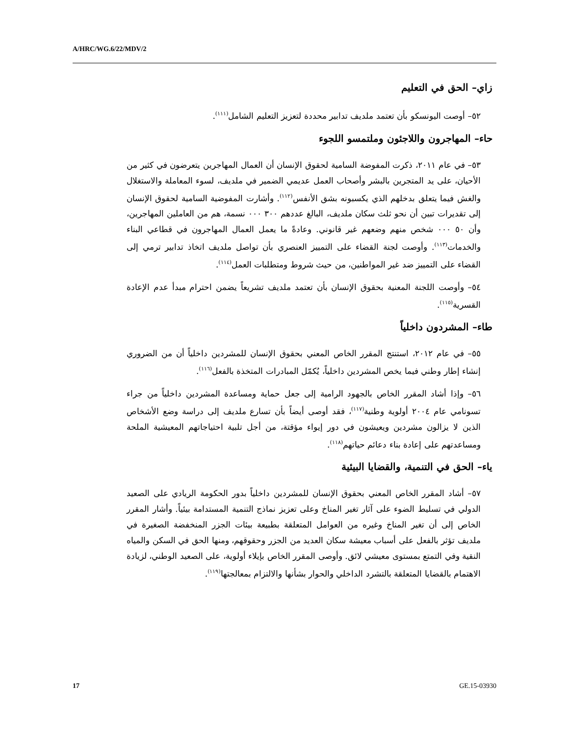A/HRC/WG.6/22/MDV/2
زاي– الحق في التعليم
٥٢– أوصت اليونسكو بأن تعتمد ملديف تدابير محددة لتعزيز التعليم الشامل<sup>(١١١)</sup>.
حاء– المهاجرون واللاجئون وملتمسو اللجوء
٥٣– في عام ٢٠١١، ذكرت المفوضة السامية لحقوق الإنسان أن العمال المهاجرين يتعرضون في كثير من الأحيان، على يد المتجرين بالبشر وأصحاب العمل عديمي الضمير في ملديف، لسوء المعاملة والاستغلال والغش فيما يتعلق بدخلهم الذي يكسبونه بشق الأنفس<sup>(١١٢)</sup>. وأشارت المفوضية السامية لحقوق الإنسان إلى تقديرات تبين أن نحو ثلث سكان ملديف، البالغ عددهم ٣٠٠ ٠٠٠ نسمة، هم من العاملين المهاجرين، وأن ٥٠ ٠٠٠ شخص منهم وضعهم غير قانوني. وعادةً ما يعمل العمال المهاجرون في قطاعي البناء والخدمات<sup>(١١٣)</sup>. وأوصت لجنة القضاء على التمييز العنصري بأن تواصل ملديف اتخاذ تدابير ترمي إلى القضاء على التمييز ضد غير المواطنين، من حيث شروط ومتطلبات العمل<sup>(١١٤)</sup>.
٥٤– وأوصت اللجنة المعنية بحقوق الإنسان بأن تعتمد ملديف تشريعاً يضمن احترام مبدأ عدم الإعادة القسرية<sup>(١١٥)</sup>.
طاء– المشردون داخلياً
٥٥– في عام ٢٠١٢، استنتج المقرر الخاص المعني بحقوق الإنسان للمشردين داخلياً أن من الضروري إنشاء إطار وطني فيما يخص المشردين داخلياً، يُكمّل المبادرات المتخذة بالفعل<sup>(١١٦)</sup>.
٥٦– وإذا أشاد المقرر الخاص بالجهود الرامية إلى جعل حماية ومساعدة المشردين داخلياً من جراء تسونامي عام ٢٠٠٤ أولوية وطنية<sup>(١١٧)</sup>، فقد أوصى أيضاً بأن تسارع ملديف إلى دراسة وضع الأشخاص الذين لا يزالون مشردين ويعيشون في دور إيواء مؤقتة، من أجل تلبية احتياجاتهم المعيشية الملحة ومساعدتهم على إعادة بناء دعائم حياتهم<sup>(١١٨)</sup>.
ياء– الحق في التنمية، والقضايا البيئية
٥٧– أشاد المقرر الخاص المعني بحقوق الإنسان للمشردين داخلياً بدور الحكومة الريادي على الصعيد الدولي في تسليط الضوء على آثار تغير المناخ وعلى تعزيز نماذج التنمية المستدامة بيئياً. وأشار المقرر الخاص إلى أن تغير المناخ وغيره من العوامل المتعلقة بطبيعة بيئات الجزر المنخفضة الصغيرة في ملديف تؤثر بالفعل على أسباب معيشة سكان العديد من الجزر وحقوقهم، ومنها الحق في السكن والمياه النقية وفي التمتع بمستوى معيشي لائق. وأوصى المقرر الخاص بإيلاء أولوية، على الصعيد الوطني، لزيادة الاهتمام بالقضايا المتعلقة بالتشرد الداخلي والحوار بشأنها والالتزام بمعالجتها<sup>(١١٩)</sup>.
17 GE.15-03930